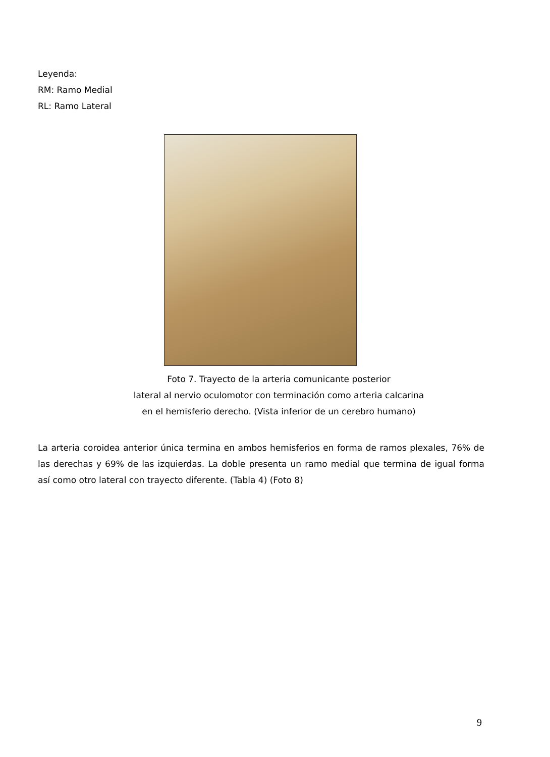Leyenda:
RM: Ramo Medial
RL: Ramo Lateral
Foto 7. Trayecto de la arteria comunicante posterior
lateral al nervio oculomotor con terminación como arteria calcarina
en el hemisferio derecho. (Vista inferior de un cerebro humano)
La arteria coroidea anterior única termina en ambos hemisferios en forma de ramos plexales, 76% de las derechas y 69% de las izquierdas. La doble presenta un ramo medial que termina de igual forma así como otro lateral con trayecto diferente. (Tabla 4) (Foto 8)
9